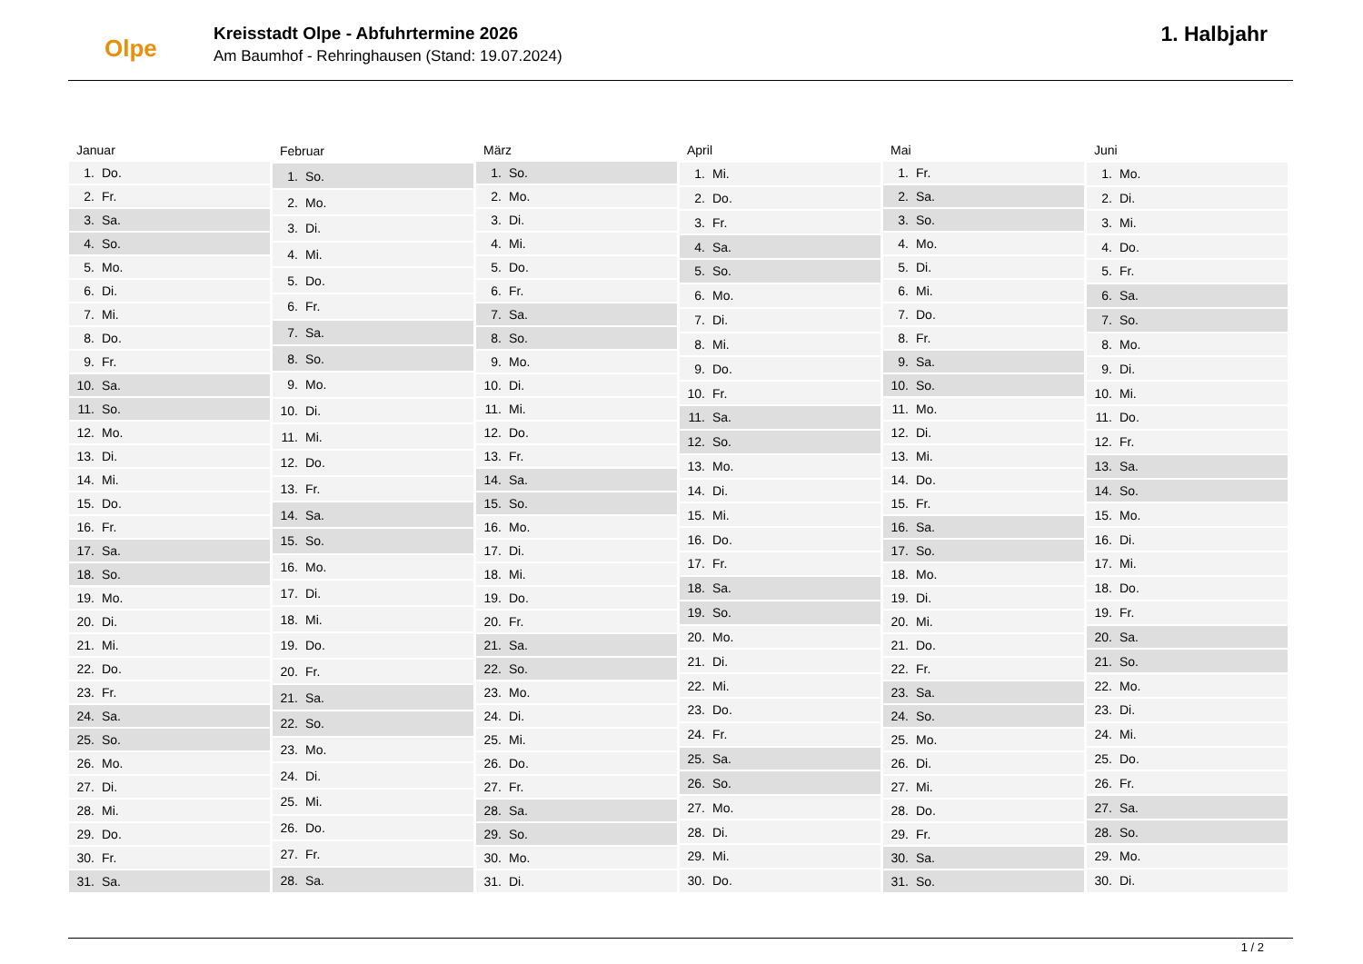Olpe
Kreisstadt Olpe - Abfuhrtermine 2026
Am Baumhof - Rehringhausen (Stand: 19.07.2024)
1. Halbjahr
| Januar | |
| --- | --- |
| 1. | Do. |
| 2. | Fr. |
| 3. | Sa. |
| 4. | So. |
| 5. | Mo. |
| 6. | Di. |
| 7. | Mi. |
| 8. | Do. |
| 9. | Fr. |
| 10. | Sa. |
| 11. | So. |
| 12. | Mo. |
| 13. | Di. |
| 14. | Mi. |
| 15. | Do. |
| 16. | Fr. |
| 17. | Sa. |
| 18. | So. |
| 19. | Mo. |
| 20. | Di. |
| 21. | Mi. |
| 22. | Do. |
| 23. | Fr. |
| 24. | Sa. |
| 25. | So. |
| 26. | Mo. |
| 27. | Di. |
| 28. | Mi. |
| 29. | Do. |
| 30. | Fr. |
| 31. | Sa. |
| Februar | |
| --- | --- |
| 1. | So. |
| 2. | Mo. |
| 3. | Di. |
| 4. | Mi. |
| 5. | Do. |
| 6. | Fr. |
| 7. | Sa. |
| 8. | So. |
| 9. | Mo. |
| 10. | Di. |
| 11. | Mi. |
| 12. | Do. |
| 13. | Fr. |
| 14. | Sa. |
| 15. | So. |
| 16. | Mo. |
| 17. | Di. |
| 18. | Mi. |
| 19. | Do. |
| 20. | Fr. |
| 21. | Sa. |
| 22. | So. |
| 23. | Mo. |
| 24. | Di. |
| 25. | Mi. |
| 26. | Do. |
| 27. | Fr. |
| 28. | Sa. |
| März | |
| --- | --- |
| 1. | So. |
| 2. | Mo. |
| 3. | Di. |
| 4. | Mi. |
| 5. | Do. |
| 6. | Fr. |
| 7. | Sa. |
| 8. | So. |
| 9. | Mo. |
| 10. | Di. |
| 11. | Mi. |
| 12. | Do. |
| 13. | Fr. |
| 14. | Sa. |
| 15. | So. |
| 16. | Mo. |
| 17. | Di. |
| 18. | Mi. |
| 19. | Do. |
| 20. | Fr. |
| 21. | Sa. |
| 22. | So. |
| 23. | Mo. |
| 24. | Di. |
| 25. | Mi. |
| 26. | Do. |
| 27. | Fr. |
| 28. | Sa. |
| 29. | So. |
| 30. | Mo. |
| 31. | Di. |
| April | |
| --- | --- |
| 1. | Mi. |
| 2. | Do. |
| 3. | Fr. |
| 4. | Sa. |
| 5. | So. |
| 6. | Mo. |
| 7. | Di. |
| 8. | Mi. |
| 9. | Do. |
| 10. | Fr. |
| 11. | Sa. |
| 12. | So. |
| 13. | Mo. |
| 14. | Di. |
| 15. | Mi. |
| 16. | Do. |
| 17. | Fr. |
| 18. | Sa. |
| 19. | So. |
| 20. | Mo. |
| 21. | Di. |
| 22. | Mi. |
| 23. | Do. |
| 24. | Fr. |
| 25. | Sa. |
| 26. | So. |
| 27. | Mo. |
| 28. | Di. |
| 29. | Mi. |
| 30. | Do. |
| Mai | |
| --- | --- |
| 1. | Fr. |
| 2. | Sa. |
| 3. | So. |
| 4. | Mo. |
| 5. | Di. |
| 6. | Mi. |
| 7. | Do. |
| 8. | Fr. |
| 9. | Sa. |
| 10. | So. |
| 11. | Mo. |
| 12. | Di. |
| 13. | Mi. |
| 14. | Do. |
| 15. | Fr. |
| 16. | Sa. |
| 17. | So. |
| 18. | Mo. |
| 19. | Di. |
| 20. | Mi. |
| 21. | Do. |
| 22. | Fr. |
| 23. | Sa. |
| 24. | So. |
| 25. | Mo. |
| 26. | Di. |
| 27. | Mi. |
| 28. | Do. |
| 29. | Fr. |
| 30. | Sa. |
| 31. | So. |
| Juni | |
| --- | --- |
| 1. | Mo. |
| 2. | Di. |
| 3. | Mi. |
| 4. | Do. |
| 5. | Fr. |
| 6. | Sa. |
| 7. | So. |
| 8. | Mo. |
| 9. | Di. |
| 10. | Mi. |
| 11. | Do. |
| 12. | Fr. |
| 13. | Sa. |
| 14. | So. |
| 15. | Mo. |
| 16. | Di. |
| 17. | Mi. |
| 18. | Do. |
| 19. | Fr. |
| 20. | Sa. |
| 21. | So. |
| 22. | Mo. |
| 23. | Di. |
| 24. | Mi. |
| 25. | Do. |
| 26. | Fr. |
| 27. | Sa. |
| 28. | So. |
| 29. | Mo. |
| 30. | Di. |
1 / 2